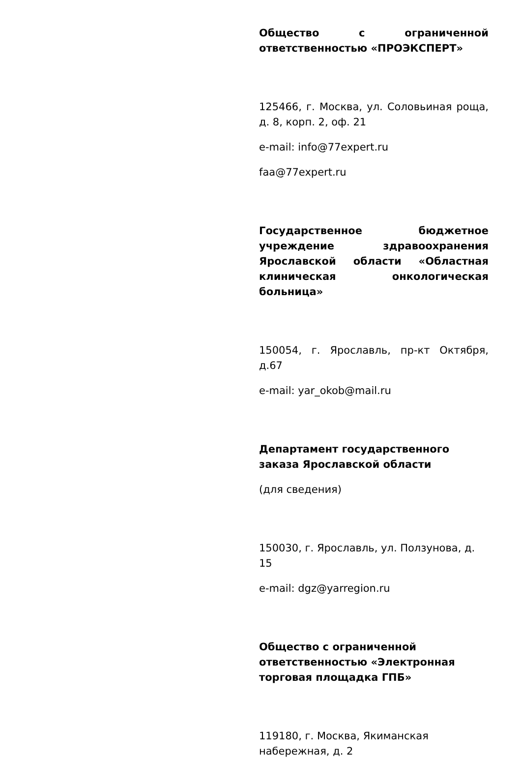Общество с ограниченной ответственностью «ПРОЭКСПЕРТ»
125466, г. Москва, ул. Соловьиная роща, д. 8, корп. 2, оф. 21
e-mail: info@77expert.ru
faa@77expert.ru
Государственное бюджетное учреждение здравоохранения Ярославской области «Областная клиническая онкологическая больница»
150054, г. Ярославль, пр-кт Октября, д.67
e-mail: yar_okob@mail.ru
Департамент государственного заказа Ярославской области
(для сведения)
150030, г. Ярославль, ул. Ползунова, д. 15
e-mail: dgz@yarregion.ru
Общество с ограниченной ответственностью «Электронная торговая площадка ГПБ»
119180, г. Москва, Якиманская набережная, д. 2